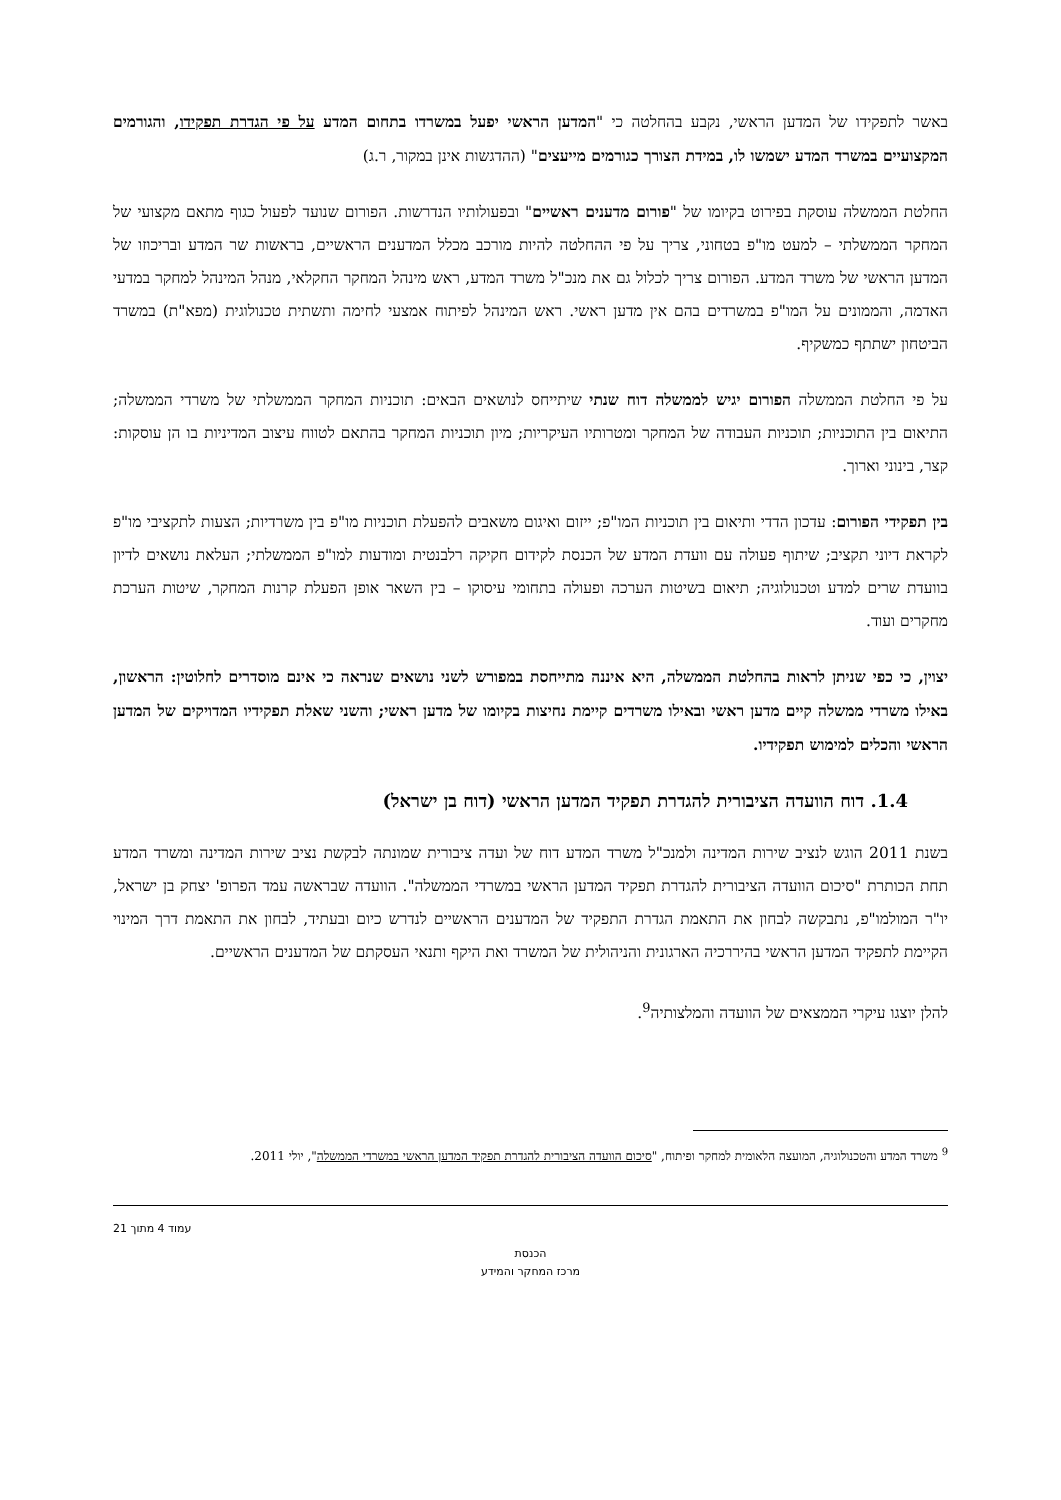באשר לתפקידו של המדען הראשי, נקבע בהחלטה כי "המדען הראשי יפעל במשרדו בתחום המדע על פי הגדרת תפקידו, והגורמים המקצועיים במשרד המדע ישמשו לו, במידת הצורך כגורמים מייעצים" (ההדגשות אינן במקור, ר.ג)
החלטת הממשלה עוסקת בפירוט בקיומו של "פורום מדענים ראשיים" ובפעולותיו הנדרשות. הפורום שנועד לפעול כגוף מתאם מקצועי של המחקר הממשלתי – למעט מו"פ בטחוני, צריך על פי ההחלטה להיות מורכב מכלל המדענים הראשיים, בראשות שר המדע ובריכוזו של המדען הראשי של משרד המדע. הפורום צריך לכלול גם את מנכ"ל משרד המדע, ראש מינהל המחקר החקלאי, מנהל המינהל למחקר במדעי האדמה, והממונים על המו"פ במשרדים בהם אין מדען ראשי. ראש המינהל לפיתוח אמצעי לחימה ותשתית טכנולוגית (מפא"ת) במשרד הביטחון ישתתף כמשקיף.
על פי החלטת הממשלה הפורום יגיש לממשלה דוח שנתי שיתייחס לנושאים הבאים: תוכניות המחקר הממשלתי של משרדי הממשלה; התיאום בין התוכניות; תוכניות העבודה של המחקר ומטרותיו העיקריות; מיון תוכניות המחקר בהתאם לטווח עיצוב המדיניות בו הן עוסקות: קצר, בינוני וארוך.
בין תפקידי הפורום: עדכון הדדי ותיאום בין תוכניות המו"פ; ייזום ואיגום משאבים להפעלת תוכניות מו"פ בין משרדיות; הצעות לתקציבי מו"פ לקראת דיוני תקציב; שיתוף פעולה עם וועדת המדע של הכנסת לקידום חקיקה רלבנטית ומודעות למו"פ הממשלתי; העלאת נושאים לדיון בוועדת שרים למדע וטכנולוגיה; תיאום בשיטות הערכה ופעולה בתחומי עיסוקו – בין השאר אופן הפעלת קרנות המחקר, שיטות הערכת מחקרים ועוד.
יצוין, כי כפי שניתן לראות בהחלטת הממשלה, היא איננה מתייחסת במפורש לשני נושאים שנראה כי אינם מוסדרים לחלוטין: הראשון, באילו משרדי ממשלה קיים מדען ראשי ובאילו משרדים קיימת נחיצות בקיומו של מדען ראשי; והשני שאלת תפקידיו המדויקים של המדען הראשי והכלים למימוש תפקידיו.
1.4. דוח הוועדה הציבורית להגדרת תפקיד המדען הראשי (דוח בן ישראל)
בשנת 2011 הוגש לנציב שירות המדינה ולמנכ"ל משרד המדע דוח של ועדה ציבורית שמונתה לבקשת נציב שירות המדינה ומשרד המדע תחת הכותרת "סיכום הוועדה הציבורית להגדרת תפקיד המדען הראשי במשרדי הממשלה". הוועדה שבראשה עמד הפרופ' יצחק בן ישראל, יו"ר המולמו"פ, נתבקשה לבחון את התאמת הגדרת התפקיד של המדענים הראשיים לנדרש כיום ובעתיד, לבחון את התאמת דרך המינוי הקיימת לתפקיד המדען הראשי בהיררכיה הארגונית והניהולית של המשרד ואת היקף ותנאי העסקתם של המדענים הראשיים.
להלן יוצגו עיקרי הממצאים של הוועדה והמלצותיה<sup>9</sup>.
<sup>9</sup> משרד המדע והטכנולוגיה, המועצה הלאומית למחקר ופיתוח, "סיכום הוועדה הציבורית להגדרת תפקיד המדען הראשי במשרדי הממשלה", יולי 2011.
עמוד 4 מתוך 21
הכנסת
מרכז המחקר והמידע